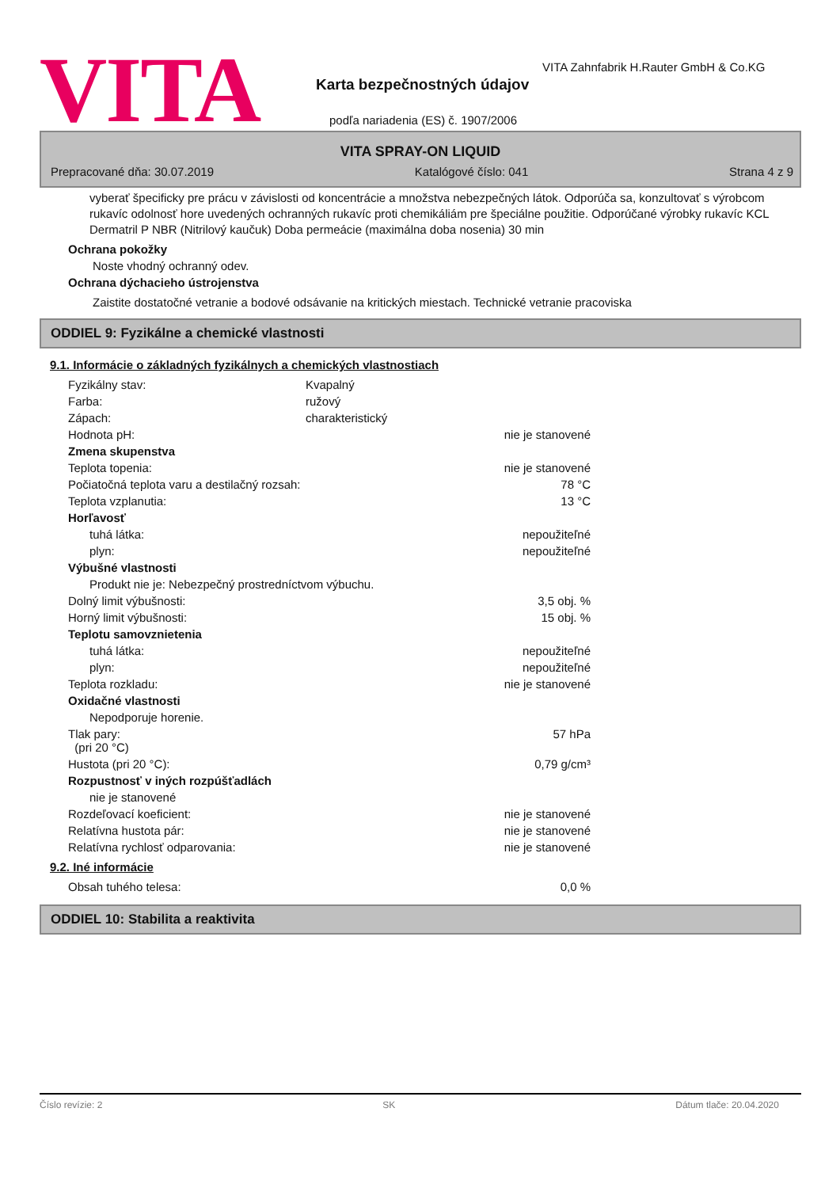VITA
VITA Zahnfabrik H.Rauter GmbH & Co.KG
Karta bezpečnostných údajov
podľa nariadenia (ES) č. 1907/2006
VITA SPRAY-ON LIQUID
Prepracované dňa: 30.07.2019 Katalógové číslo: 041 Strana 4 z 9
vyberať špecificky pre prácu v závislosti od koncentrácie a množstva nebezpečných látok. Odporúča sa, konzultovať s výrobcom rukavíc odolnosť hore uvedených ochranných rukavíc proti chemikáliám pre špeciálne použitie. Odporúčané výrobky rukavíc KCL Dermatril P NBR (Nitrilový kaučuk) Doba permeácie (maximálna doba nosenia) 30 min
Ochrana pokožky
Noste vhodný ochranný odev.
Ochrana dýchacieho ústrojenstva
Zaistite dostatočné vetranie a bodové odsávanie na kritických miestach. Technické vetranie pracoviska
ODDIEL 9: Fyzikálne a chemické vlastnosti
9.1. Informácie o základných fyzikálnych a chemických vlastnostiach
| Fyzikálny stav: | Kvapalný | |
| Farba: | ružový | |
| Zápach: | charakteristický | |
| Hodnota pH: | | nie je stanovené |
| Zmena skupenstva | | |
| Teplota topenia: | | nie je stanovené |
| Počiatočná teplota varu a destilačný rozsah: | | 78 °C |
| Teplota vzplanutia: | | 13 °C |
| Horľavosť | | |
| tuhá látka: | | nepoužiteľné |
| plyn: | | nepoužiteľné |
| Výbušné vlastnosti | | |
| Produkt nie je: Nebezpečný prostredníctvom výbuchu. | | |
| Dolný limit výbušnosti: | | 3,5 obj. % |
| Horný limit výbušnosti: | | 15 obj. % |
| Teplotu samovznietenia | | |
| tuhá látka: | | nepoužiteľné |
| plyn: | | nepoužiteľné |
| Teplota rozkladu: | | nie je stanovené |
| Oxidačné vlastnosti | | |
| Nepodporuje horenie. | | |
| Tlak pary: (pri 20 °C) | | 57 hPa |
| Hustota (pri 20 °C): | | 0,79 g/cm³ |
| Rozpustnosť v iných rozpúšťadlách | | |
| nie je stanovené | | |
| Rozdeľovací koeficient: | | nie je stanovené |
| Relatívna hustota pár: | | nie je stanovené |
| Relatívna rychlosť odparovania: | | nie je stanovené |
9.2. Iné informácie
| Obsah tuhého telesa: | | 0,0 % |
ODDIEL 10: Stabilita a reaktivita
Číslo revízie: 2 SK Dátum tlače: 20.04.2020